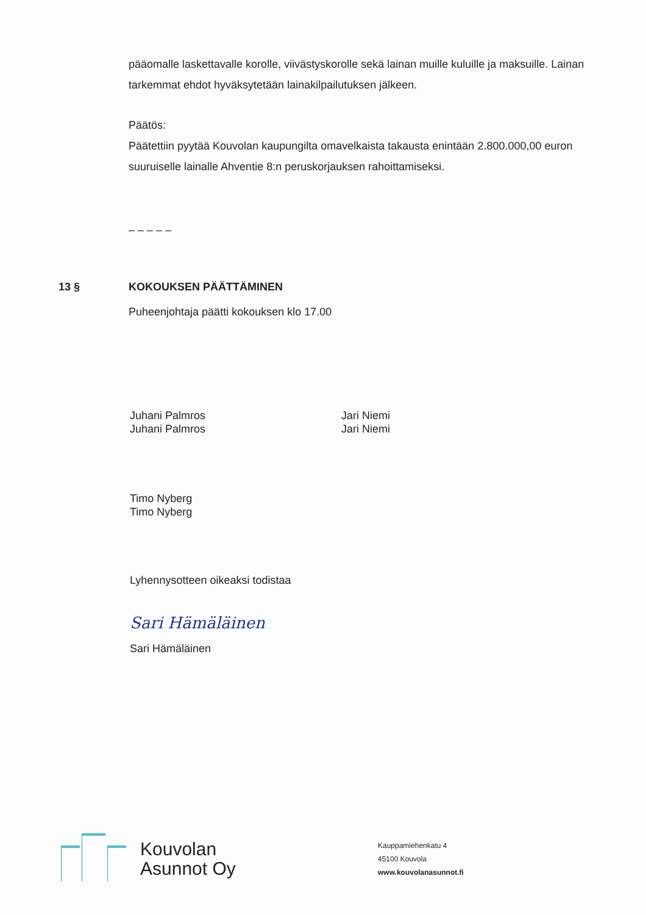pääomalle laskettavalle korolle, viivästyskorolle sekä lainan muille kuluille ja maksuille. Lainan tarkemmat ehdot hyväksytetään lainakilpailutuksen jälkeen.
Päätös:
Päätettiin pyytää Kouvolan kaupungilta omavelkaista takausta enintään 2.800.000,00 euron suuruiselle lainalle Ahventie 8:n peruskorjauksen rahoittamiseksi.
– – – – –
13 § KOKOUKSEN PÄÄTTÄMINEN
Puheenjohtaja päätti kokouksen klo 17.00
Juhani Palmros
Juhani Palmros
Jari Niemi
Jari Niemi
Timo Nyberg
Timo Nyberg
Lyhennysotteen oikeaksi todistaa
Sari Hämäläinen
Sari Hämäläinen
Kouvolan
Asunnot Oy
Kauppamiehenkatu 4
45100 Kouvola
www.kouvolanasunnot.fi